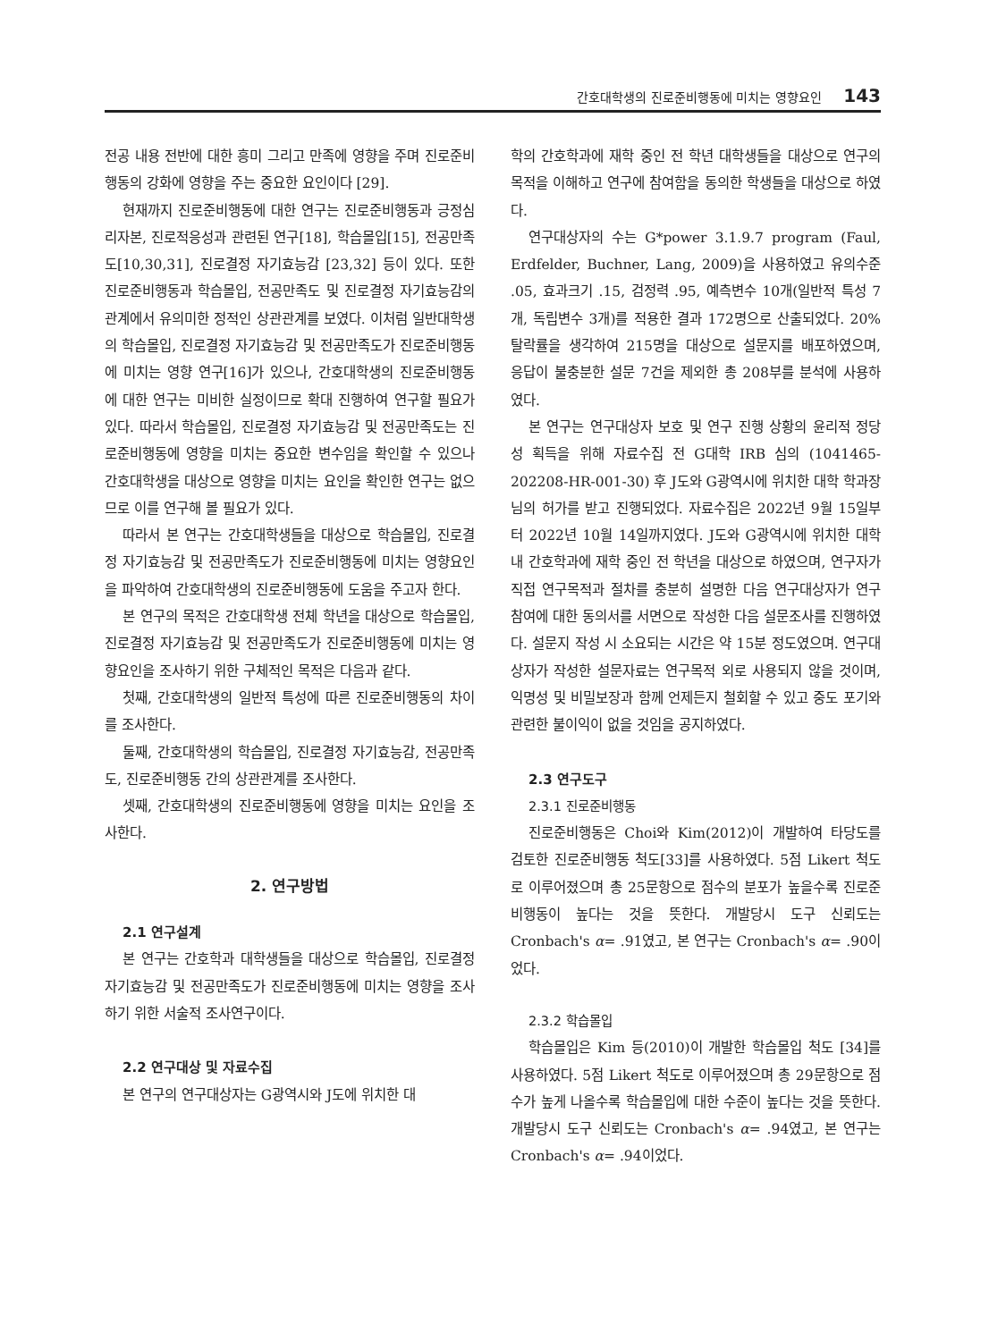간호대학생의 진로준비행동에 미치는 영향요인 143
전공 내용 전반에 대한 흥미 그리고 만족에 영향을 주며 진로준비행동의 강화에 영향을 주는 중요한 요인이다 [29].
현재까지 진로준비행동에 대한 연구는 진로준비행동과 긍정심리자본, 진로적응성과 관련된 연구[18], 학습몰입[15], 전공만족도[10,30,31], 진로결정 자기효능감 [23,32] 등이 있다. 또한 진로준비행동과 학습몰입, 전공만족도 및 진로결정 자기효능감의 관계에서 유의미한 정적인 상관관계를 보였다. 이처럼 일반대학생의 학습몰입, 진로결정 자기효능감 및 전공만족도가 진로준비행동에 미치는 영향 연구[16]가 있으나, 간호대학생의 진로준비행동에 대한 연구는 미비한 실정이므로 확대 진행하여 연구할 필요가 있다. 따라서 학습몰입, 진로결정 자기효능감 및 전공만족도는 진로준비행동에 영향을 미치는 중요한 변수임을 확인할 수 있으나 간호대학생을 대상으로 영향을 미치는 요인을 확인한 연구는 없으므로 이를 연구해 볼 필요가 있다.
따라서 본 연구는 간호대학생들을 대상으로 학습몰입, 진로결정 자기효능감 및 전공만족도가 진로준비행동에 미치는 영향요인을 파악하여 간호대학생의 진로준비행동에 도움을 주고자 한다.
본 연구의 목적은 간호대학생 전체 학년을 대상으로 학습몰입, 진로결정 자기효능감 및 전공만족도가 진로준비행동에 미치는 영향요인을 조사하기 위한 구체적인 목적은 다음과 같다.
첫째, 간호대학생의 일반적 특성에 따른 진로준비행동의 차이를 조사한다.
둘째, 간호대학생의 학습몰입, 진로결정 자기효능감, 전공만족도, 진로준비행동 간의 상관관계를 조사한다.
셋째, 간호대학생의 진로준비행동에 영향을 미치는 요인을 조사한다.
2. 연구방법
2.1 연구설계
본 연구는 간호학과 대학생들을 대상으로 학습몰입, 진로결정 자기효능감 및 전공만족도가 진로준비행동에 미치는 영향을 조사하기 위한 서술적 조사연구이다.
2.2 연구대상 및 자료수집
본 연구의 연구대상자는 G광역시와 J도에 위치한 대
학의 간호학과에 재학 중인 전 학년 대학생들을 대상으로 연구의 목적을 이해하고 연구에 참여함을 동의한 학생들을 대상으로 하였다.
연구대상자의 수는 G*power 3.1.9.7 program (Faul, Erdfelder, Buchner, Lang, 2009)을 사용하였고 유의수준 .05, 효과크기 .15, 검정력 .95, 예측변수 10개(일반적 특성 7개, 독립변수 3개)를 적용한 결과 172명으로 산출되었다. 20% 탈락률을 생각하여 215명을 대상으로 설문지를 배포하였으며, 응답이 불충분한 설문 7건을 제외한 총 208부를 분석에 사용하였다.
본 연구는 연구대상자 보호 및 연구 진행 상황의 윤리적 정당성 획득을 위해 자료수집 전 G대학 IRB 심의 (1041465-202208-HR-001-30) 후 J도와 G광역시에 위치한 대학 학과장님의 허가를 받고 진행되었다. 자료수집은 2022년 9월 15일부터 2022년 10월 14일까지였다. J도와 G광역시에 위치한 대학 내 간호학과에 재학 중인 전 학년을 대상으로 하였으며, 연구자가 직접 연구목적과 절차를 충분히 설명한 다음 연구대상자가 연구 참여에 대한 동의서를 서면으로 작성한 다음 설문조사를 진행하였다. 설문지 작성 시 소요되는 시간은 약 15분 정도였으며. 연구대상자가 작성한 설문자료는 연구목적 외로 사용되지 않을 것이며, 익명성 및 비밀보장과 함께 언제든지 철회할 수 있고 중도 포기와 관련한 불이익이 없을 것임을 공지하였다.
2.3 연구도구
2.3.1 진로준비행동
진로준비행동은 Choi와 Kim(2012)이 개발하여 타당도를 검토한 진로준비행동 척도[33]를 사용하였다. 5점 Likert 척도로 이루어졌으며 총 25문항으로 점수의 분포가 높을수록 진로준비행동이 높다는 것을 뜻한다. 개발당시 도구 신뢰도는 Cronbach's α= .91였고, 본 연구는 Cronbach's α= .90이었다.
2.3.2 학습몰입
학습몰입은 Kim 등(2010)이 개발한 학습몰입 척도 [34]를 사용하였다. 5점 Likert 척도로 이루어졌으며 총 29문항으로 점수가 높게 나올수록 학습몰입에 대한 수준이 높다는 것을 뜻한다. 개발당시 도구 신뢰도는 Cronbach's α= .94였고, 본 연구는 Cronbach's α= .94이었다.